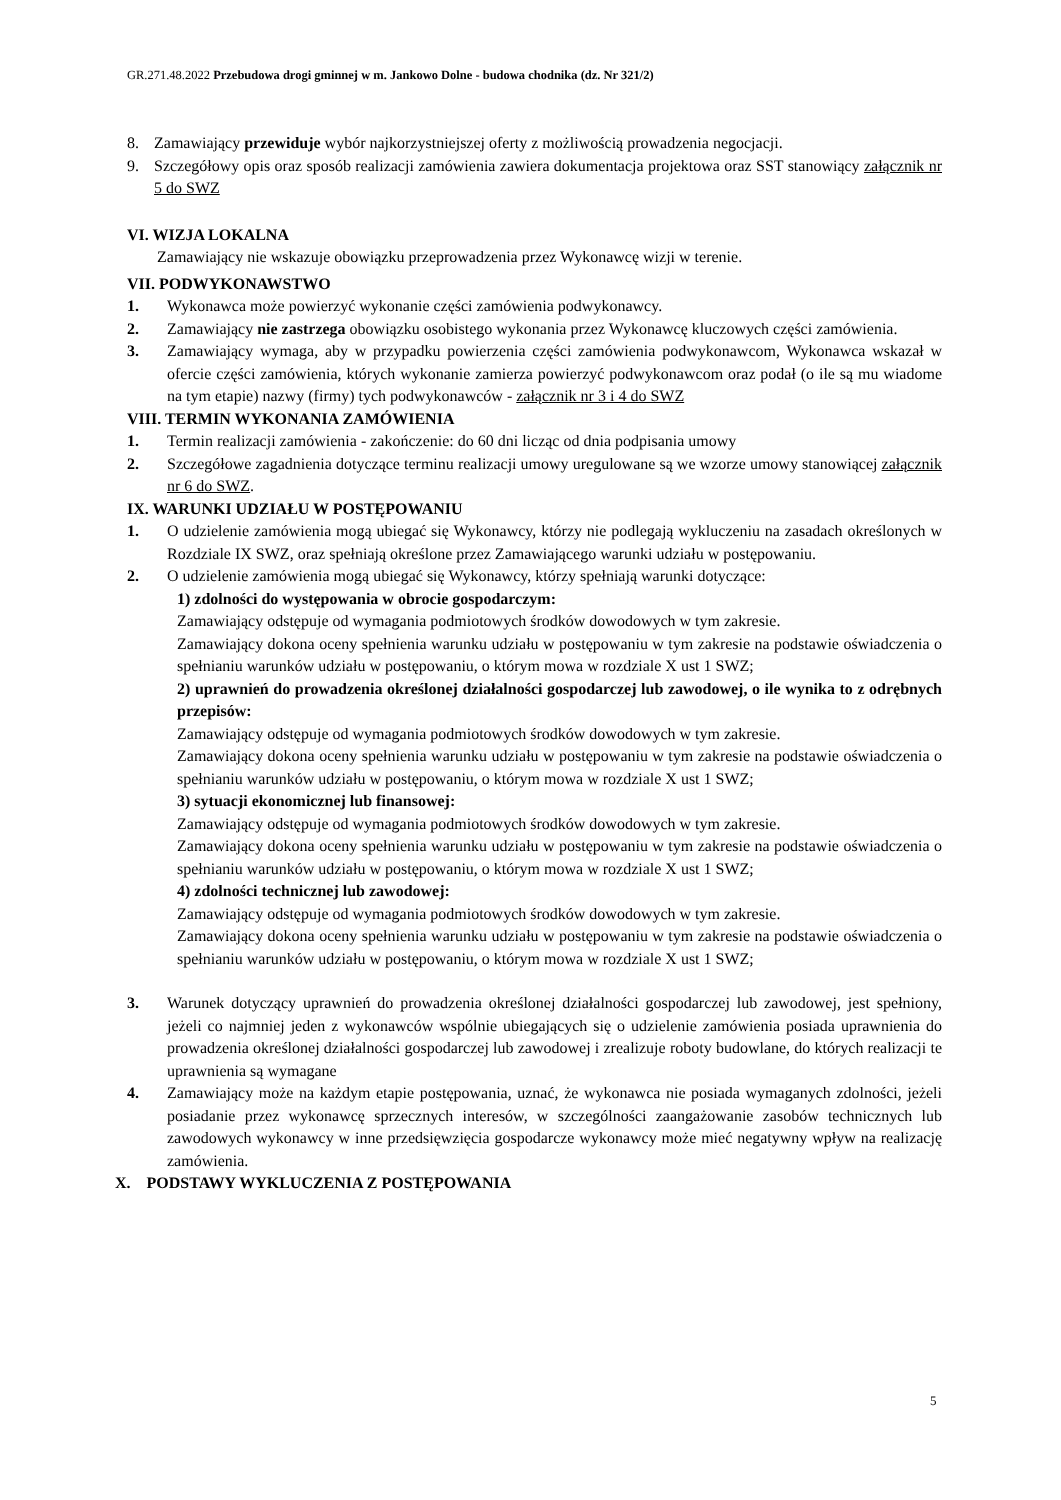GR.271.48.2022 Przebudowa drogi gminnej w m. Jankowo Dolne - budowa chodnika (dz. Nr 321/2)
8. Zamawiający przewiduje wybór najkorzystniejszej oferty z możliwością prowadzenia negocjacji.
9. Szczegółowy opis oraz sposób realizacji zamówienia zawiera dokumentacja projektowa oraz SST stanowiący załącznik nr 5 do SWZ
VI. WIZJA LOKALNA
Zamawiający nie wskazuje obowiązku przeprowadzenia przez Wykonawcę wizji w terenie.
VII. PODWYKONAWSTWO
1. Wykonawca może powierzyć wykonanie części zamówienia podwykonawcy.
2. Zamawiający nie zastrzega obowiązku osobistego wykonania przez Wykonawcę kluczowych części zamówienia.
3. Zamawiający wymaga, aby w przypadku powierzenia części zamówienia podwykonawcom, Wykonawca wskazał w ofercie części zamówienia, których wykonanie zamierza powierzyć podwykonawcom oraz podał (o ile są mu wiadome na tym etapie) nazwy (firmy) tych podwykonawców - załącznik nr 3 i 4 do SWZ
VIII. TERMIN WYKONANIA ZAMÓWIENIA
1. Termin realizacji zamówienia - zakończenie: do 60 dni licząc od dnia podpisania umowy
2. Szczegółowe zagadnienia dotyczące terminu realizacji umowy uregulowane są we wzorze umowy stanowiącej załącznik nr 6 do SWZ.
IX. WARUNKI UDZIAŁU W POSTĘPOWANIU
1. O udzielenie zamówienia mogą ubiegać się Wykonawcy, którzy nie podlegają wykluczeniu na zasadach określonych w Rozdziale IX SWZ, oraz spełniają określone przez Zamawiającego warunki udziału w postępowaniu.
2. O udzielenie zamówienia mogą ubiegać się Wykonawcy, którzy spełniają warunki dotyczące:
1) zdolności do występowania w obrocie gospodarczym:
Zamawiający odstępuje od wymagania podmiotowych środków dowodowych w tym zakresie.
Zamawiający dokona oceny spełnienia warunku udziału w postępowaniu w tym zakresie na podstawie oświadczenia o spełnianiu warunków udziału w postępowaniu, o którym mowa w rozdziale X ust 1 SWZ;
2) uprawnień do prowadzenia określonej działalności gospodarczej lub zawodowej, o ile wynika to z odrębnych przepisów:
Zamawiający odstępuje od wymagania podmiotowych środków dowodowych w tym zakresie.
Zamawiający dokona oceny spełnienia warunku udziału w postępowaniu w tym zakresie na podstawie oświadczenia o spełnianiu warunków udziału w postępowaniu, o którym mowa w rozdziale X ust 1 SWZ;
3) sytuacji ekonomicznej lub finansowej:
Zamawiający odstępuje od wymagania podmiotowych środków dowodowych w tym zakresie.
Zamawiający dokona oceny spełnienia warunku udziału w postępowaniu w tym zakresie na podstawie oświadczenia o spełnianiu warunków udziału w postępowaniu, o którym mowa w rozdziale X ust 1 SWZ;
4) zdolności technicznej lub zawodowej:
Zamawiający odstępuje od wymagania podmiotowych środków dowodowych w tym zakresie.
Zamawiający dokona oceny spełnienia warunku udziału w postępowaniu w tym zakresie na podstawie oświadczenia o spełnianiu warunków udziału w postępowaniu, o którym mowa w rozdziale X ust 1 SWZ;
3. Warunek dotyczący uprawnień do prowadzenia określonej działalności gospodarczej lub zawodowej, jest spełniony, jeżeli co najmniej jeden z wykonawców wspólnie ubiegających się o udzielenie zamówienia posiada uprawnienia do prowadzenia określonej działalności gospodarczej lub zawodowej i zrealizuje roboty budowlane, do których realizacji te uprawnienia są wymagane
4. Zamawiający może na każdym etapie postępowania, uznać, że wykonawca nie posiada wymaganych zdolności, jeżeli posiadanie przez wykonawcę sprzecznych interesów, w szczególności zaangażowanie zasobów technicznych lub zawodowych wykonawcy w inne przedsięwzięcia gospodarcze wykonawcy może mieć negatywny wpływ na realizację zamówienia.
X. PODSTAWY WYKLUCZENIA Z POSTĘPOWANIA
5